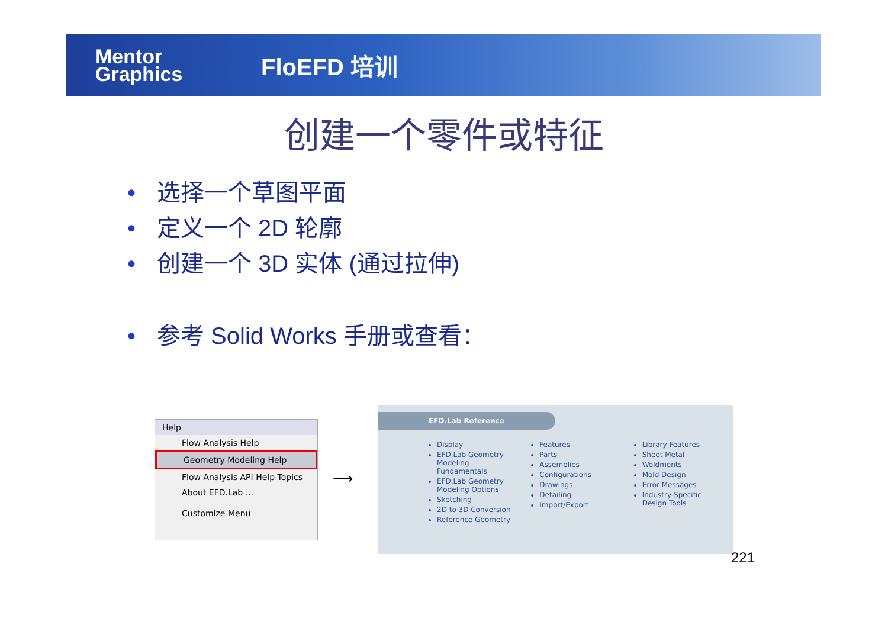Mentor Graphics
FloEFD 培训
创建一个零件或特征
• 选择一个草图平面
• 定义一个 2D 轮廓
• 创建一个 3D 实体 (通过拉伸)
• 参考 Solid Works 手册或查看：
Help
Flow Analysis Help
Geometry Modeling Help
Flow Analysis API Help Topics
About EFD.Lab ...
Customize Menu
⟶
EFD.Lab Reference
Display
EFD.Lab Geometry Modeling Fundamentals
EFD.Lab Geometry Modeling Options
Sketching
2D to 3D Conversion
Reference Geometry
Features
Parts
Assemblies
Configurations
Drawings
Detailing
Import/Export
Library Features
Sheet Metal
Weldments
Mold Design
Error Messages
Industry-Specific Design Tools
221